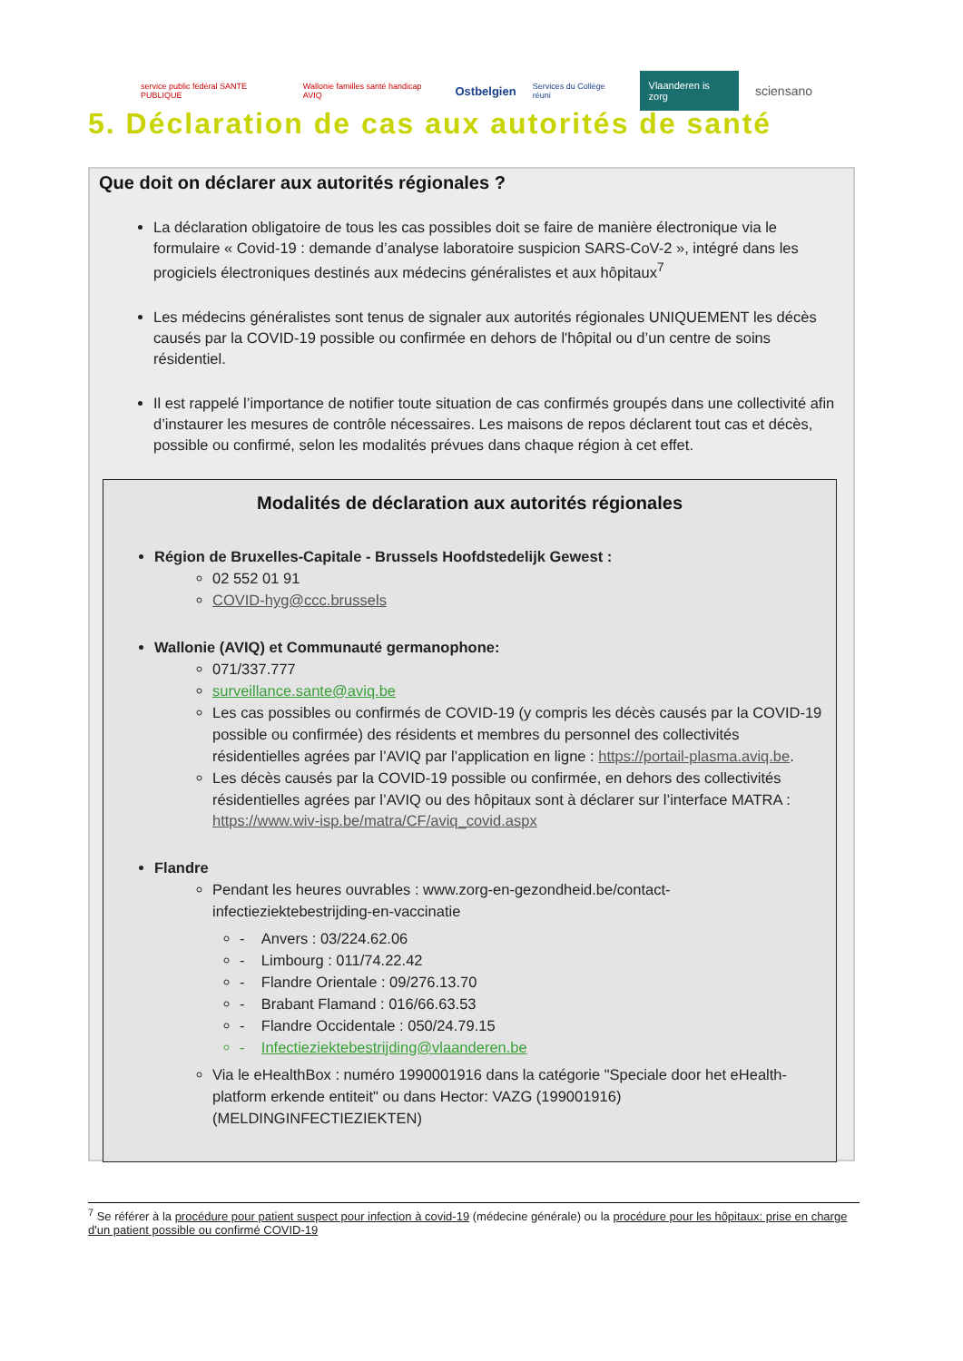service public fédéral SANTE PUBLIQUE Wallonie familles santé handicap AVIQ Ostbelgien Services du Collège réuni Vlaanderen is zorg sciensano
5. Déclaration de cas aux autorités de santé
Que doit on déclarer aux autorités régionales ?
La déclaration obligatoire de tous les cas possibles doit se faire de manière électronique via le formulaire « Covid-19 : demande d’analyse laboratoire suspicion SARS-CoV-2 », intégré dans les progiciels électroniques destinés aux médecins généralistes et aux hôpitaux<sup>7</sup>
Les médecins généralistes sont tenus de signaler aux autorités régionales UNIQUEMENT les décès causés par la COVID-19 possible ou confirmée en dehors de l'hôpital ou d’un centre de soins résidentiel.
Il est rappelé l’importance de notifier toute situation de cas confirmés groupés dans une collectivité afin d’instaurer les mesures de contrôle nécessaires. Les maisons de repos déclarent tout cas et décès, possible ou confirmé, selon les modalités prévues dans chaque région à cet effet.
Modalités de déclaration aux autorités régionales
Région de Bruxelles-Capitale - Brussels Hoofdstedelijk Gewest :
02 552 01 91
COVID-hyg@ccc.brussels
Wallonie (AVIQ) et Communauté germanophone:
071/337.777
surveillance.sante@aviq.be
Les cas possibles ou confirmés de COVID-19 (y compris les décès causés par la COVID-19 possible ou confirmée) des résidents et membres du personnel des collectivités résidentielles agrées par l’AVIQ par l’application en ligne : https://portail-plasma.aviq.be.
Les décès causés par la COVID-19 possible ou confirmée, en dehors des collectivités résidentielles agrées par l’AVIQ ou des hôpitaux sont à déclarer sur l’interface MATRA : https://www.wiv-isp.be/matra/CF/aviq_covid.aspx
Flandre
Pendant les heures ouvrables : www.zorg-en-gezondheid.be/contact-infectieziektebestrijding-en-vaccinatie
- Anvers : 03/224.62.06
- Limbourg : 011/74.22.42
- Flandre Orientale : 09/276.13.70
- Brabant Flamand : 016/66.63.53
- Flandre Occidentale : 050/24.79.15
- Infectieziektebestrijding@vlaanderen.be
Via le eHealthBox : numéro 1990001916 dans la catégorie "Speciale door het eHealth-platform erkende entiteit" ou dans Hector: VAZG (199001916) (MELDINGINFECTIEZIEKTEN)
<sup>7</sup> Se référer à la procédure pour patient suspect pour infection à covid-19 (médecine générale) ou la procédure pour les hôpitaux: prise en charge d'un patient possible ou confirmé COVID-19